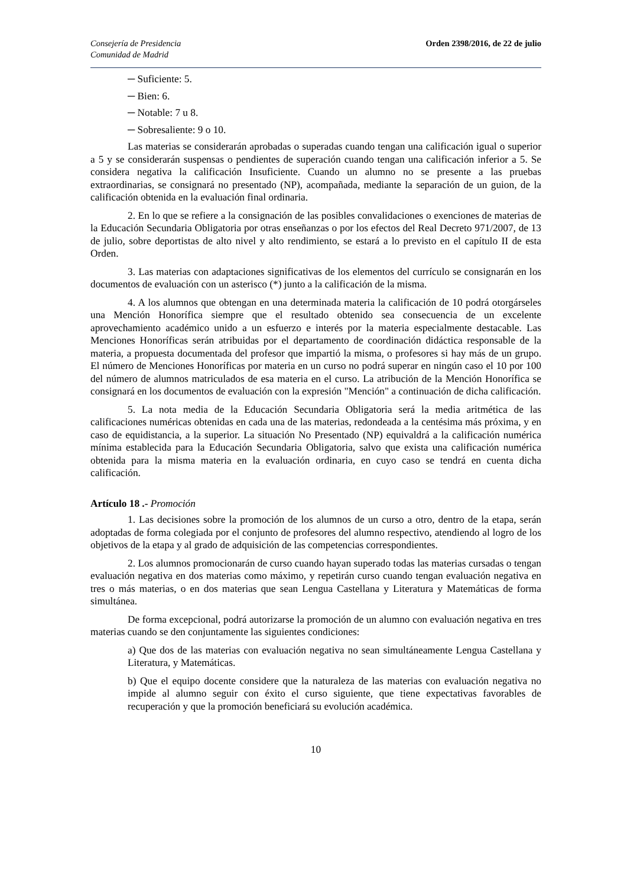Consejería de Presidencia
Comunidad de Madrid
Orden 2398/2016, de 22 de julio
─ Suficiente: 5.
─ Bien: 6.
─ Notable: 7 u 8.
─ Sobresaliente: 9 o 10.
Las materias se considerarán aprobadas o superadas cuando tengan una calificación igual o superior a 5 y se considerarán suspensas o pendientes de superación cuando tengan una calificación inferior a 5. Se considera negativa la calificación Insuficiente. Cuando un alumno no se presente a las pruebas extraordinarias, se consignará no presentado (NP), acompañada, mediante la separación de un guion, de la calificación obtenida en la evaluación final ordinaria.
2. En lo que se refiere a la consignación de las posibles convalidaciones o exenciones de materias de la Educación Secundaria Obligatoria por otras enseñanzas o por los efectos del Real Decreto 971/2007, de 13 de julio, sobre deportistas de alto nivel y alto rendimiento, se estará a lo previsto en el capítulo II de esta Orden.
3. Las materias con adaptaciones significativas de los elementos del currículo se consignarán en los documentos de evaluación con un asterisco (*) junto a la calificación de la misma.
4. A los alumnos que obtengan en una determinada materia la calificación de 10 podrá otorgárseles una Mención Honorífica siempre que el resultado obtenido sea consecuencia de un excelente aprovechamiento académico unido a un esfuerzo e interés por la materia especialmente destacable. Las Menciones Honoríficas serán atribuidas por el departamento de coordinación didáctica responsable de la materia, a propuesta documentada del profesor que impartió la misma, o profesores si hay más de un grupo. El número de Menciones Honoríficas por materia en un curso no podrá superar en ningún caso el 10 por 100 del número de alumnos matriculados de esa materia en el curso. La atribución de la Mención Honorífica se consignará en los documentos de evaluación con la expresión "Mención" a continuación de dicha calificación.
5. La nota media de la Educación Secundaria Obligatoria será la media aritmética de las calificaciones numéricas obtenidas en cada una de las materias, redondeada a la centésima más próxima, y en caso de equidistancia, a la superior. La situación No Presentado (NP) equivaldrá a la calificación numérica mínima establecida para la Educación Secundaria Obligatoria, salvo que exista una calificación numérica obtenida para la misma materia en la evaluación ordinaria, en cuyo caso se tendrá en cuenta dicha calificación.
Artículo 18 .- Promoción
1. Las decisiones sobre la promoción de los alumnos de un curso a otro, dentro de la etapa, serán adoptadas de forma colegiada por el conjunto de profesores del alumno respectivo, atendiendo al logro de los objetivos de la etapa y al grado de adquisición de las competencias correspondientes.
2. Los alumnos promocionarán de curso cuando hayan superado todas las materias cursadas o tengan evaluación negativa en dos materias como máximo, y repetirán curso cuando tengan evaluación negativa en tres o más materias, o en dos materias que sean Lengua Castellana y Literatura y Matemáticas de forma simultánea.
De forma excepcional, podrá autorizarse la promoción de un alumno con evaluación negativa en tres materias cuando se den conjuntamente las siguientes condiciones:
a) Que dos de las materias con evaluación negativa no sean simultáneamente Lengua Castellana y Literatura, y Matemáticas.
b) Que el equipo docente considere que la naturaleza de las materias con evaluación negativa no impide al alumno seguir con éxito el curso siguiente, que tiene expectativas favorables de recuperación y que la promoción beneficiará su evolución académica.
10